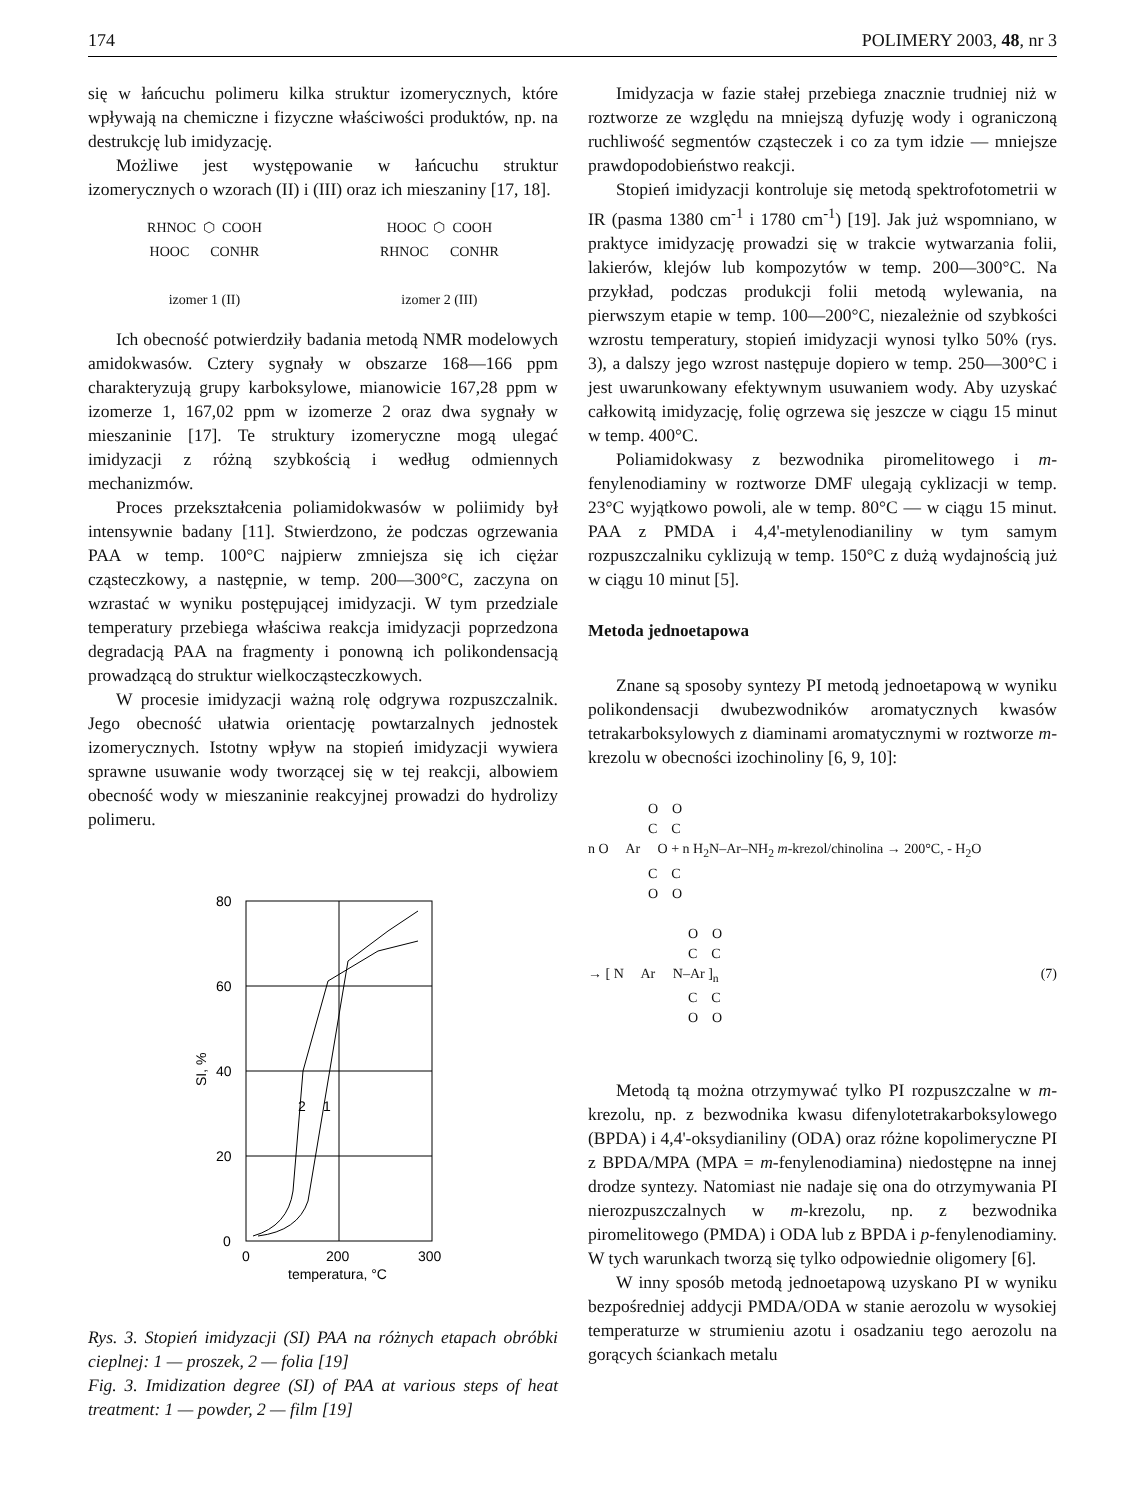174 POLIMERY 2003, 48, nr 3
się w łańcuchu polimeru kilka struktur izomerycznych, które wpływają na chemiczne i fizyczne właściwości produktów, np. na destrukcję lub imidyzację.
Możliwe jest występowanie w łańcuchu struktur izomerycznych o wzorach (II) i (III) oraz ich mieszaniny [17, 18].
RHNOC ⬡ COOH
HOOC CONHR
izomer 1 (II)
HOOC ⬡ COOH
RHNOC CONHR
izomer 2 (III)
Ich obecność potwierdziły badania metodą NMR modelowych amidokwasów. Cztery sygnały w obszarze 168—166 ppm charakteryzują grupy karboksylowe, mianowicie 167,28 ppm w izomerze 1, 167,02 ppm w izomerze 2 oraz dwa sygnały w mieszaninie [17]. Te struktury izomeryczne mogą ulegać imidyzacji z różną szybkością i według odmiennych mechanizmów.
Proces przekształcenia poliamidokwasów w poliimidy był intensywnie badany [11]. Stwierdzono, że podczas ogrzewania PAA w temp. 100°C najpierw zmniejsza się ich ciężar cząsteczkowy, a następnie, w temp. 200—300°C, zaczyna on wzrastać w wyniku postępującej imidyzacji. W tym przedziale temperatury przebiega właściwa reakcja imidyzacji poprzedzona degradacją PAA na fragmenty i ponowną ich polikondensacją prowadzącą do struktur wielkocząsteczkowych.
W procesie imidyzacji ważną rolę odgrywa rozpuszczalnik. Jego obecność ułatwia orientację powtarzalnych jednostek izomerycznych. Istotny wpływ na stopień imidyzacji wywiera sprawne usuwanie wody tworzącej się w tej reakcji, albowiem obecność wody w mieszaninie reakcyjnej prowadzi do hydrolizy polimeru.
80
60
40
20
0
0
200
300
2
1
temperatura, °C
SI, %
Rys. 3. Stopień imidyzacji (SI) PAA na różnych etapach obróbki cieplnej: 1 — proszek, 2 — folia [19]
Fig. 3. Imidization degree (SI) of PAA at various steps of heat treatment: 1 — powder, 2 — film [19]
Imidyzacja w fazie stałej przebiega znacznie trudniej niż w roztworze ze względu na mniejszą dyfuzję wody i ograniczoną ruchliwość segmentów cząsteczek i co za tym idzie — mniejsze prawdopodobieństwo reakcji.
Stopień imidyzacji kontroluje się metodą spektrofotometrii w IR (pasma 1380 cm<sup>-1</sup> i 1780 cm<sup>-1</sup>) [19]. Jak już wspomniano, w praktyce imidyzację prowadzi się w trakcie wytwarzania folii, lakierów, klejów lub kompozytów w temp. 200—300°C. Na przykład, podczas produkcji folii metodą wylewania, na pierwszym etapie w temp. 100—200°C, niezależnie od szybkości wzrostu temperatury, stopień imidyzacji wynosi tylko 50% (rys. 3), a dalszy jego wzrost następuje dopiero w temp. 250—300°C i jest uwarunkowany efektywnym usuwaniem wody. Aby uzyskać całkowitą imidyzację, folię ogrzewa się jeszcze w ciągu 15 minut w temp. 400°C.
Poliamidokwasy z bezwodnika piromelitowego i m-fenylenodiaminy w roztworze DMF ulegają cyklizacji w temp. 23°C wyjątkowo powoli, ale w temp. 80°C — w ciągu 15 minut. PAA z PMDA i 4,4'-metylenodianiliny w tym samym rozpuszczalniku cyklizują w temp. 150°C z dużą wydajnością już w ciągu 10 minut [5].
Metoda jednoetapowa
Znane są sposoby syntezy PI metodą jednoetapową w wyniku polikondensacji dwubezwodników aromatycznych kwasów tetrakarboksylowych z diaminami aromatycznymi w roztworze m-krezolu w obecności izochinoliny [6, 9, 10]:
O O
C C
n O Ar O + n H<sub>2</sub>N–Ar–NH<sub>2</sub> m-krezol/chinolina → 200°C, - H<sub>2</sub>O
C C
O O
O O
C C
→ [ N Ar N–Ar ]<sub>n</sub> (7)
C C
O O
Metodą tą można otrzymywać tylko PI rozpuszczalne w m-krezolu, np. z bezwodnika kwasu difenylotetrakarboksylowego (BPDA) i 4,4'-oksydianiliny (ODA) oraz różne kopolimeryczne PI z BPDA/MPA (MPA = m-fenylenodiamina) niedostępne na innej drodze syntezy. Natomiast nie nadaje się ona do otrzymywania PI nierozpuszczalnych w m-krezolu, np. z bezwodnika piromelitowego (PMDA) i ODA lub z BPDA i p-fenylenodiaminy. W tych warunkach tworzą się tylko odpowiednie oligomery [6].
W inny sposób metodą jednoetapową uzyskano PI w wyniku bezpośredniej addycji PMDA/ODA w stanie aerozolu w wysokiej temperaturze w strumieniu azotu i osadzaniu tego aerozolu na gorących ściankach metalu